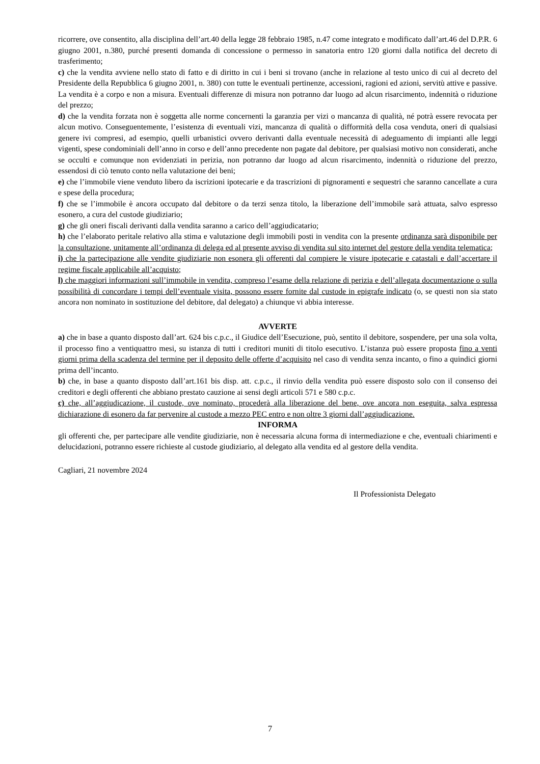ricorrere, ove consentito, alla disciplina dell’art.40 della legge 28 febbraio 1985, n.47 come integrato e modificato dall’art.46 del D.P.R. 6 giugno 2001, n.380, purché presenti domanda di concessione o permesso in sanatoria entro 120 giorni dalla notifica del decreto di trasferimento;
c) che la vendita avviene nello stato di fatto e di diritto in cui i beni si trovano (anche in relazione al testo unico di cui al decreto del Presidente della Repubblica 6 giugno 2001, n. 380) con tutte le eventuali pertinenze, accessioni, ragioni ed azioni, servitù attive e passive. La vendita è a corpo e non a misura. Eventuali differenze di misura non potranno dar luogo ad alcun risarcimento, indennità o riduzione del prezzo;
d) che la vendita forzata non è soggetta alle norme concernenti la garanzia per vizi o mancanza di qualità, né potrà essere revocata per alcun motivo. Conseguentemente, l’esistenza di eventuali vizi, mancanza di qualità o difformità della cosa venduta, oneri di qualsiasi genere ivi compresi, ad esempio, quelli urbanistici ovvero derivanti dalla eventuale necessità di adeguamento di impianti alle leggi vigenti, spese condominiali dell’anno in corso e dell’anno precedente non pagate dal debitore, per qualsiasi motivo non considerati, anche se occulti e comunque non evidenziati in perizia, non potranno dar luogo ad alcun risarcimento, indennità o riduzione del prezzo, essendosi di ciò tenuto conto nella valutazione dei beni;
e) che l’immobile viene venduto libero da iscrizioni ipotecarie e da trascrizioni di pignoramenti e sequestri che saranno cancellate a cura e spese della procedura;
f) che se l’immobile è ancora occupato dal debitore o da terzi senza titolo, la liberazione dell’immobile sarà attuata, salvo espresso esonero, a cura del custode giudiziario;
g) che gli oneri fiscali derivanti dalla vendita saranno a carico dell’aggiudicatario;
h) che l’elaborato peritale relativo alla stima e valutazione degli immobili posti in vendita con la presente ordinanza sarà disponibile per la consultazione, unitamente all’ordinanza di delega ed al presente avviso di vendita sul sito internet del gestore della vendita telematica;
i) che la partecipazione alle vendite giudiziarie non esonera gli offerenti dal compiere le visure ipotecarie e catastali e dall’accertare il regime fiscale applicabile all’acquisto;
l) che maggiori informazioni sull’immobile in vendita, compreso l’esame della relazione di perizia e dell’allegata documentazione o sulla possibilità di concordare i tempi dell’eventuale visita, possono essere fornite dal custode in epigrafe indicato (o, se questi non sia stato ancora non nominato in sostituzione del debitore, dal delegato) a chiunque vi abbia interesse.
AVVERTE
a) che in base a quanto disposto dall’art. 624 bis c.p.c., il Giudice dell’Esecuzione, può, sentito il debitore, sospendere, per una sola volta, il processo fino a ventiquattro mesi, su istanza di tutti i creditori muniti di titolo esecutivo. L’istanza può essere proposta fino a venti giorni prima della scadenza del termine per il deposito delle offerte d’acquisito nel caso di vendita senza incanto, o fino a quindici giorni prima dell’incanto.
b) che, in base a quanto disposto dall’art.161 bis disp. att. c.p.c., il rinvio della vendita può essere disposto solo con il consenso dei creditori e degli offerenti che abbiano prestato cauzione ai sensi degli articoli 571 e 580 c.p.c.
c) che, all’aggiudicazione, il custode, ove nominato, procederà alla liberazione del bene, ove ancora non eseguita, salva espressa dichiarazione di esonero da far pervenire al custode a mezzo PEC entro e non oltre 3 giorni dall’aggiudicazione.
INFORMA
gli offerenti che, per partecipare alle vendite giudiziarie, non è necessaria alcuna forma di intermediazione e che, eventuali chiarimenti e delucidazioni, potranno essere richieste al custode giudiziario, al delegato alla vendita ed al gestore della vendita.
Cagliari, 21 novembre 2024
Il Professionista Delegato
7